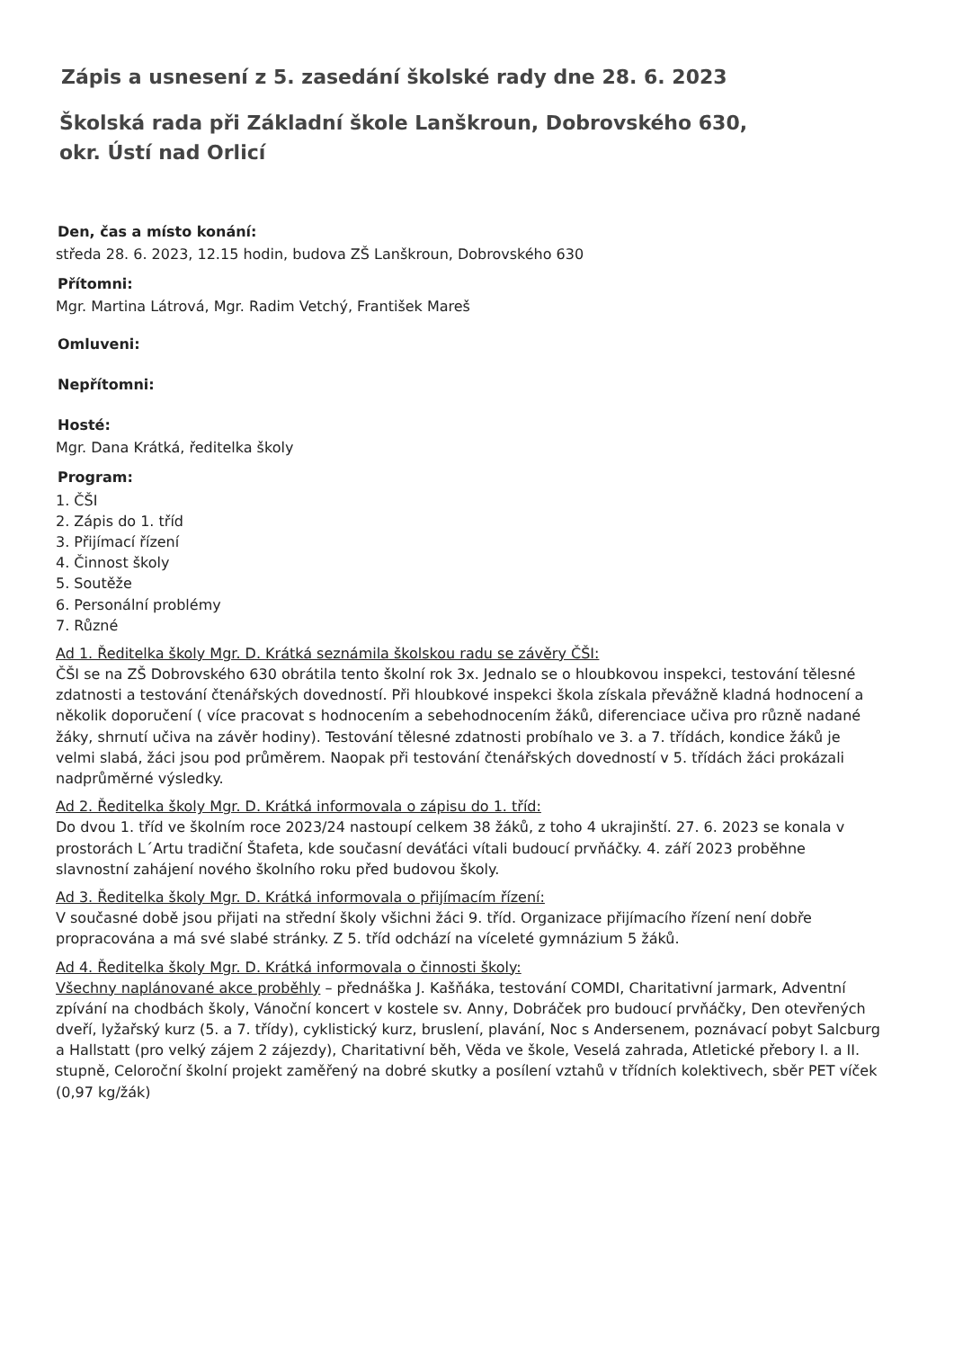Zápis a usnesení z 5. zasedání školské rady dne 28. 6. 2023
Školská rada při Základní škole Lanškroun, Dobrovského 630,
okr. Ústí nad Orlicí
Den, čas a místo konání:
středa 28. 6. 2023, 12.15 hodin, budova ZŠ Lanškroun, Dobrovského 630
Přítomni:
Mgr. Martina Látrová, Mgr. Radim Vetchý, František Mareš
Omluveni:
Nepřítomni:
Hosté:
Mgr. Dana Krátká, ředitelka školy
Program:
1. ČŠI
2. Zápis do 1. tříd
3. Přijímací řízení
4. Činnost školy
5. Soutěže
6. Personální problémy
7. Různé
Ad 1. Ředitelka školy Mgr. D. Krátká seznámila školskou radu se závěry ČŠI:
ČŠI se na ZŠ Dobrovského 630 obrátila tento školní rok 3x. Jednalo se o hloubkovou inspekci, testování tělesné zdatnosti a testování čtenářských dovedností. Při hloubkové inspekci škola získala převážně kladná hodnocení a několik doporučení ( více pracovat s hodnocením a sebehodnocením žáků, diferenciace učiva pro různě nadané žáky, shrnutí učiva na závěr hodiny). Testování tělesné zdatnosti probíhalo ve 3. a 7. třídách, kondice žáků je velmi slabá, žáci jsou pod průměrem. Naopak při testování čtenářských dovedností v 5. třídách žáci prokázali nadprůměrné výsledky.
Ad 2. Ředitelka školy Mgr. D. Krátká informovala o zápisu do 1. tříd:
Do dvou 1. tříd ve školním roce 2023/24 nastoupí celkem 38 žáků, z toho 4 ukrajinští. 27. 6. 2023 se konala v prostorách L´Artu tradiční Štafeta, kde současní deváťáci vítali budoucí prvňáčky. 4. září 2023 proběhne slavnostní zahájení nového školního roku před budovou školy.
Ad 3. Ředitelka školy Mgr. D. Krátká informovala o přijímacím řízení:
V současné době jsou přijati na střední školy všichni žáci 9. tříd. Organizace přijímacího řízení není dobře propracována a má své slabé stránky. Z 5. tříd odchází na víceleté gymnázium 5 žáků.
Ad 4. Ředitelka školy Mgr. D. Krátká informovala o činnosti školy:
Všechny naplánované akce proběhly – přednáška J. Kašňáka, testování COMDI, Charitativní jarmark, Adventní zpívání na chodbách školy, Vánoční koncert v kostele sv. Anny, Dobráček pro budoucí prvňáčky, Den otevřených dveří, lyžařský kurz (5. a 7. třídy), cyklistický kurz, bruslení, plavání, Noc s Andersenem, poznávací pobyt Salcburg a Hallstatt (pro velký zájem 2 zájezdy), Charitativní běh, Věda ve škole, Veselá zahrada, Atletické přebory I. a II. stupně, Celoroční školní projekt zaměřený na dobré skutky a posílení vztahů v třídních kolektivech, sběr PET víček (0,97 kg/žák)